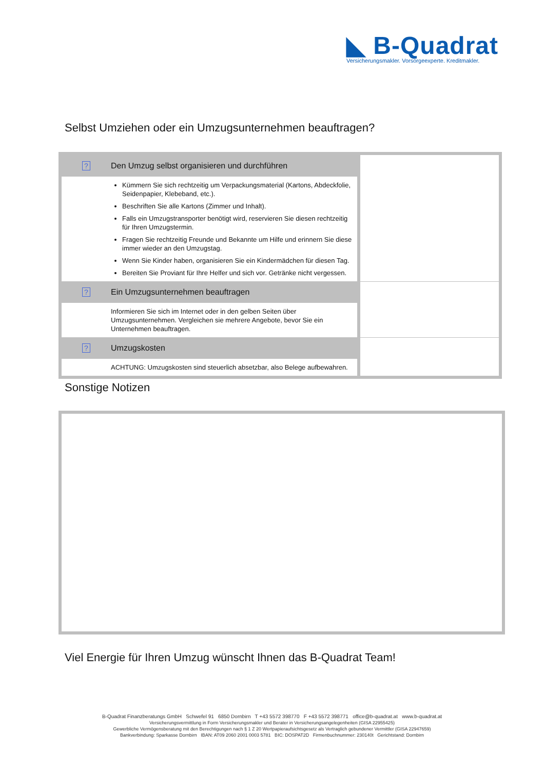◣ B-Quadrat
Versicherungsmakler. Vorsorgeexperte. Kreditmakler.
Selbst Umziehen oder ein Umzugsunternehmen beauftragen?
| ? | Den Umzug selbst organisieren und durchführen | |
| | Kümmern Sie sich rechtzeitig um Verpackungsmaterial (Kartons, Abdeckfolie, Seidenpapier, Klebeband, etc.). Beschriften Sie alle Kartons (Zimmer und Inhalt). Falls ein Umzugstransporter benötigt wird, reservieren Sie diesen rechtzeitig für Ihren Umzugstermin. Fragen Sie rechtzeitig Freunde und Bekannte um Hilfe und erinnern Sie diese immer wieder an den Umzugstag. Wenn Sie Kinder haben, organisieren Sie ein Kindermädchen für diesen Tag. Bereiten Sie Proviant für Ihre Helfer und sich vor. Getränke nicht vergessen. | |
| ? | Ein Umzugsunternehmen beauftragen | |
| | Informieren Sie sich im Internet oder in den gelben Seiten über Umzugsunternehmen. Vergleichen sie mehrere Angebote, bevor Sie ein Unternehmen beauftragen. | |
| ? | Umzugskosten | |
| | ACHTUNG: Umzugskosten sind steuerlich absetzbar, also Belege aufbewahren. | |
Sonstige Notizen
Viel Energie für Ihren Umzug wünscht Ihnen das B-Quadrat Team!
B-Quadrat Finanzberatungs GmbH Schwefel 91 6850 Dornbirn T +43 5572 398770 F +43 5572 398771 office@b-quadrat.at www.b-quadrat.at
Versicherungsvermittlung in Form Versicherungsmakler und Berater in Versicherungsangelegenheiten (GISA 22955425)
Gewerbliche Vermögensberatung mit den Berechtigungen nach § 1 Z 20 Wertpapieraufsichtsgesetz als Vertraglich gebundener Vermittler (GISA 22947659)
Bankverbindung: Sparkasse Dornbirn IBAN: AT09 2060 2001 0003 5781 BIC: DOSPAT2D Firmenbuchnummer: 230140t Gerichtstand: Dornbirn